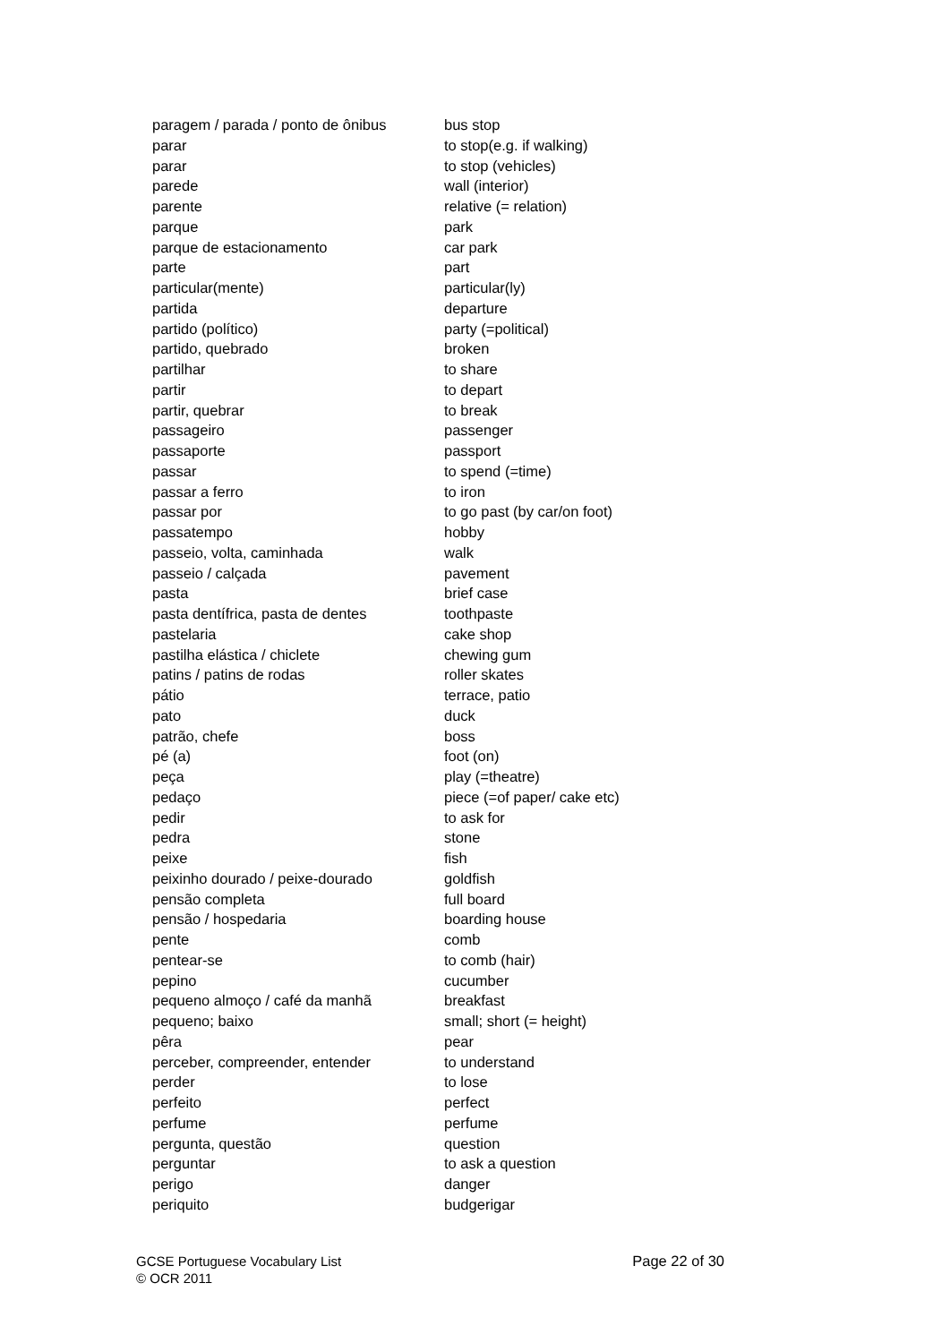| paragem / parada / ponto de ônibus | bus stop |
| parar | to stop(e.g. if walking) |
| parar | to stop (vehicles) |
| parede | wall (interior) |
| parente | relative (= relation) |
| parque | park |
| parque de estacionamento | car park |
| parte | part |
| particular(mente) | particular(ly) |
| partida | departure |
| partido (político) | party (=political) |
| partido, quebrado | broken |
| partilhar | to share |
| partir | to depart |
| partir, quebrar | to break |
| passageiro | passenger |
| passaporte | passport |
| passar | to spend (=time) |
| passar a ferro | to iron |
| passar por | to go past (by car/on foot) |
| passatempo | hobby |
| passeio, volta, caminhada | walk |
| passeio / calçada | pavement |
| pasta | brief case |
| pasta dentífrica, pasta de dentes | toothpaste |
| pastelaria | cake shop |
| pastilha elástica / chiclete | chewing gum |
| patins / patins de rodas | roller skates |
| pátio | terrace, patio |
| pato | duck |
| patrão, chefe | boss |
| pé (a) | foot (on) |
| peça | play (=theatre) |
| pedaço | piece (=of paper/ cake etc) |
| pedir | to ask for |
| pedra | stone |
| peixe | fish |
| peixinho dourado / peixe-dourado | goldfish |
| pensão completa | full board |
| pensão / hospedaria | boarding house |
| pente | comb |
| pentear-se | to comb (hair) |
| pepino | cucumber |
| pequeno almoço / café da manhã | breakfast |
| pequeno; baixo | small; short (= height) |
| pêra | pear |
| perceber, compreender, entender | to understand |
| perder | to lose |
| perfeito | perfect |
| perfume | perfume |
| pergunta, questão | question |
| perguntar | to ask a question |
| perigo | danger |
| periquito | budgerigar |
Page 22 of 30 GCSE Portuguese Vocabulary List
© OCR 2011